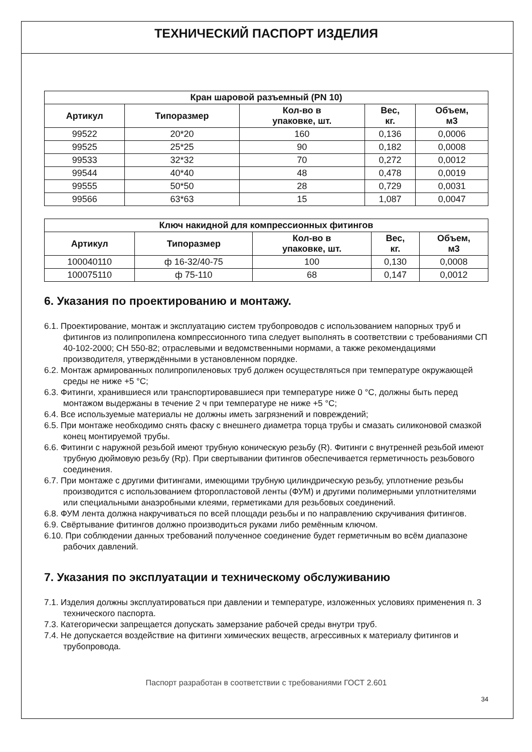ТЕХНИЧЕСКИЙ ПАСПОРТ ИЗДЕЛИЯ
| Кран шаровой разъемный (PN 10) | | | | |
| --- | --- | --- | --- | --- |
| Артикул | Типоразмер | Кол-во в упаковке, шт. | Вес, кг. | Объем, м3 |
| 99522 | 20*20 | 160 | 0,136 | 0,0006 |
| 99525 | 25*25 | 90 | 0,182 | 0,0008 |
| 99533 | 32*32 | 70 | 0,272 | 0,0012 |
| 99544 | 40*40 | 48 | 0,478 | 0,0019 |
| 99555 | 50*50 | 28 | 0,729 | 0,0031 |
| 99566 | 63*63 | 15 | 1,087 | 0,0047 |
| Ключ накидной для компрессионных фитингов | | | | |
| --- | --- | --- | --- | --- |
| Артикул | Типоразмер | Кол-во в упаковке, шт. | Вес, кг. | Объем, м3 |
| 100040110 | ф 16-32/40-75 | 100 | 0,130 | 0,0008 |
| 100075110 | ф 75-110 | 68 | 0,147 | 0,0012 |
6. Указания по проектированию и монтажу.
6.1. Проектирование, монтаж и эксплуатацию систем трубопроводов с использованием напорных труб и фитингов из полипропилена компрессионного типа следует выполнять в соответствии с требованиями СП 40-102-2000; СН 550-82; отраслевыми и ведомственными нормами, а также рекомендациями производителя, утверждёнными в установленном порядке.
6.2. Монтаж армированных полипропиленовых труб должен осуществляться при температуре окружающей среды не ниже +5 °С;
6.3. Фитинги, хранившиеся или транспортировавшиеся при температуре ниже 0 °С, должны быть перед монтажом выдержаны в течение 2 ч при температуре не ниже +5 °С;
6.4. Все используемые материалы не должны иметь загрязнений и повреждений;
6.5. При монтаже необходимо снять фаску с внешнего диаметра торца трубы и смазать силиконовой смазкой конец монтируемой трубы.
6.6. Фитинги с наружной резьбой имеют трубную коническую резьбу (R). Фитинги с внутренней резьбой имеют трубную дюймовую резьбу (Rp). При свертывании фитингов обеспечивается герметичность резьбового соединения.
6.7. При монтаже с другими фитингами, имеющими трубную цилиндрическую резьбу, уплотнение резьбы производится с использованием фторопластовой ленты (ФУМ) и другими полимерными уплотнителями или специальными анаэробными клеями, герметиками для резьбовых соединений.
6.8. ФУМ лента должна накручиваться по всей площади резьбы и по направлению скручивания фитингов.
6.9. Свёртывание фитингов должно производиться руками либо ремённым ключом.
6.10. При соблюдении данных требований полученное соединение будет герметичным во всём диапазоне рабочих давлений.
7. Указания по эксплуатации и техническому обслуживанию
7.1. Изделия должны эксплуатироваться при давлении и температуре, изложенных условиях применения п. 3 технического паспорта.
7.3. Категорически запрещается допускать замерзание рабочей среды внутри труб.
7.4. Не допускается воздействие на фитинги химических веществ, агрессивных к материалу фитингов и трубопровода.
Паспорт разработан в соответствии с требованиями ГОСТ 2.601
34